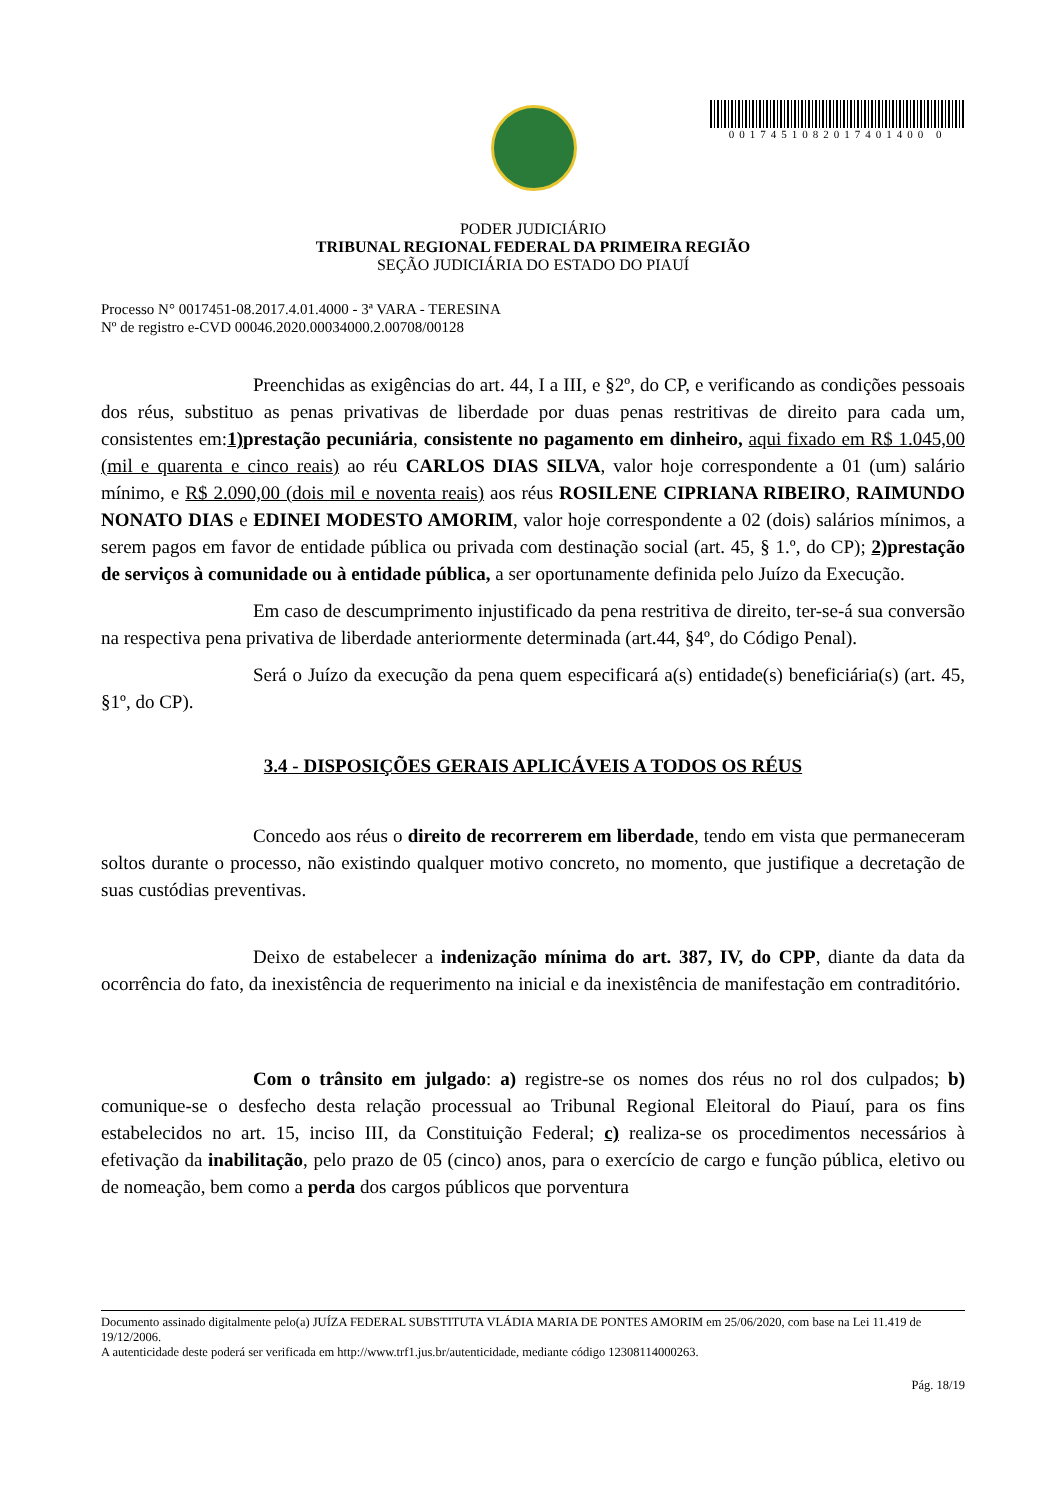0017451082017401400 0
PODER JUDICIÁRIO
TRIBUNAL REGIONAL FEDERAL DA PRIMEIRA REGIÃO
SEÇÃO JUDICIÁRIA DO ESTADO DO PIAUÍ
Processo N° 0017451-08.2017.4.01.4000 - 3ª VARA - TERESINA
Nº de registro e-CVD 00046.2020.00034000.2.00708/00128
Preenchidas as exigências do art. 44, I a III, e §2º, do CP, e verificando as condições pessoais dos réus, substituo as penas privativas de liberdade por duas penas restritivas de direito para cada um, consistentes em:1) prestação pecuniária, consistente no pagamento em dinheiro, aqui fixado em R$ 1.045,00 (mil e quarenta e cinco reais) ao réu CARLOS DIAS SILVA, valor hoje correspondente a 01 (um) salário mínimo, e R$ 2.090,00 (dois mil e noventa reais) aos réus ROSILENE CIPRIANA RIBEIRO, RAIMUNDO NONATO DIAS e EDINEI MODESTO AMORIM, valor hoje correspondente a 02 (dois) salários mínimos, a serem pagos em favor de entidade pública ou privada com destinação social (art. 45, § 1.º, do CP); 2) prestação de serviços à comunidade ou à entidade pública, a ser oportunamente definida pelo Juízo da Execução.
Em caso de descumprimento injustificado da pena restritiva de direito, ter-se-á sua conversão na respectiva pena privativa de liberdade anteriormente determinada (art.44, §4º, do Código Penal).
Será o Juízo da execução da pena quem especificará a(s) entidade(s) beneficiária(s) (art. 45, §1º, do CP).
3.4 - DISPOSIÇÕES GERAIS APLICÁVEIS A TODOS OS RÉUS
Concedo aos réus o direito de recorrerem em liberdade, tendo em vista que permaneceram soltos durante o processo, não existindo qualquer motivo concreto, no momento, que justifique a decretação de suas custódias preventivas.
Deixo de estabelecer a indenização mínima do art. 387, IV, do CPP, diante da data da ocorrência do fato, da inexistência de requerimento na inicial e da inexistência de manifestação em contraditório.
Com o trânsito em julgado: a) registre-se os nomes dos réus no rol dos culpados; b) comunique-se o desfecho desta relação processual ao Tribunal Regional Eleitoral do Piauí, para os fins estabelecidos no art. 15, inciso III, da Constituição Federal; c) realiza-se os procedimentos necessários à efetivação da inabilitação, pelo prazo de 05 (cinco) anos, para o exercício de cargo e função pública, eletivo ou de nomeação, bem como a perda dos cargos públicos que porventura
Documento assinado digitalmente pelo(a) JUÍZA FEDERAL SUBSTITUTA VLÁDIA MARIA DE PONTES AMORIM em 25/06/2020, com base na Lei 11.419 de 19/12/2006.
A autenticidade deste poderá ser verificada em http://www.trf1.jus.br/autenticidade, mediante código 12308114000263.
Pág. 18/19